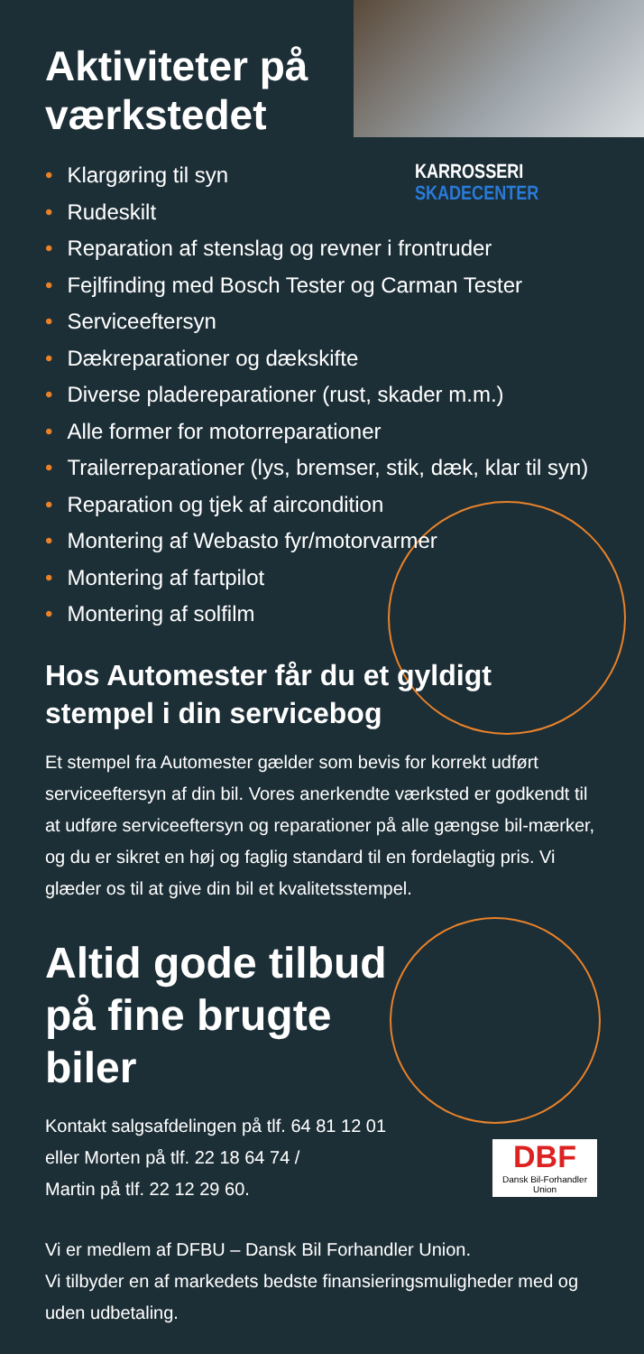KARROSSERI
SKADECENTER
DBF
Dansk Bil-Forhandler Union
Aktiviteter på værkstedet
• Klargøring til syn
• Rudeskilt
• Reparation af stenslag og revner i frontruder
• Fejlfinding med Bosch Tester og Carman Tester
• Serviceeftersyn
• Dækreparationer og dækskifte
• Diverse pladereparationer (rust, skader m.m.)
• Alle former for motorreparationer
• Trailerreparationer (lys, bremser, stik, dæk, klar til syn)
• Reparation og tjek af aircondition
• Montering af Webasto fyr/motorvarmer
• Montering af fartpilot
• Montering af solfilm
Hos Automester får du et gyldigt stempel i din servicebog
Et stempel fra Automester gælder som bevis for korrekt udført serviceeftersyn af din bil. Vores anerkendte værksted er godkendt til at udføre serviceeftersyn og reparationer på alle gængse bil-mærker, og du er sikret en høj og faglig standard til en fordelagtig pris. Vi glæder os til at give din bil et kvalitetsstempel.
Altid gode tilbud på fine brugte biler
Kontakt salgsafdelingen på tlf. 64 81 12 01
eller Morten på tlf. 22 18 64 74 /
Martin på tlf. 22 12 29 60.
Vi er medlem af DFBU – Dansk Bil Forhandler Union.
Vi tilbyder en af markedets bedste finansieringsmuligheder med og uden udbetaling.